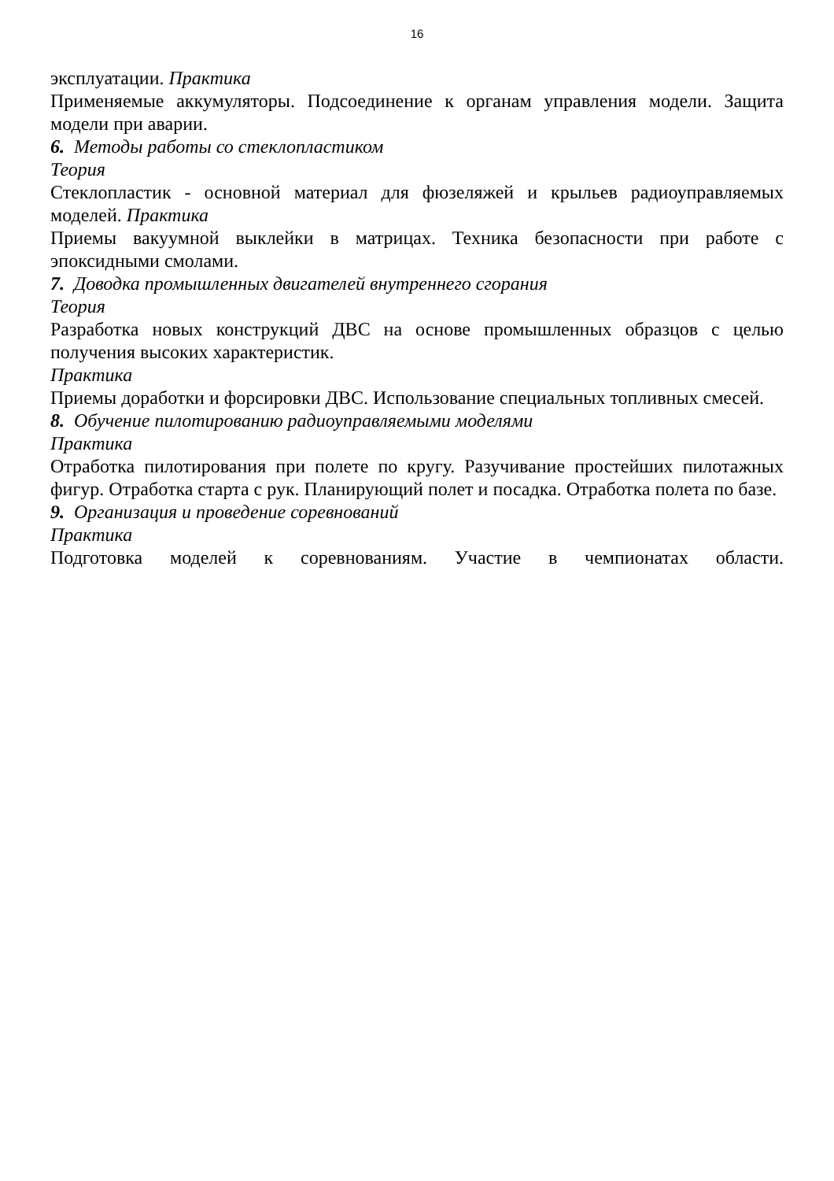16
эксплуатации. Практика
Применяемые аккумуляторы. Подсоединение к органам управления модели. Защита модели при аварии.
6. Методы работы со стеклопластиком
Теория
Стеклопластик - основной материал для фюзеляжей и крыльев радиоуправляемых моделей. Практика
Приемы вакуумной выклейки в матрицах. Техника безопасности при работе с эпоксидными смолами.
7. Доводка промышленных двигателей внутреннего сгорания
Теория
Разработка новых конструкций ДВС на основе промышленных образцов с целью получения высоких характеристик.
Практика
Приемы доработки и форсировки ДВС. Использование специальных топливных смесей.
8. Обучение пилотированию радиоуправляемыми моделями
Практика
Отработка пилотирования при полете по кругу. Разучивание простейших пилотажных фигур. Отработка старта с рук. Планирующий полет и посадка. Отработка полета по базе.
9. Организация и проведение соревнований
Практика
Подготовка моделей к соревнованиям. Участие в чемпионатах области.